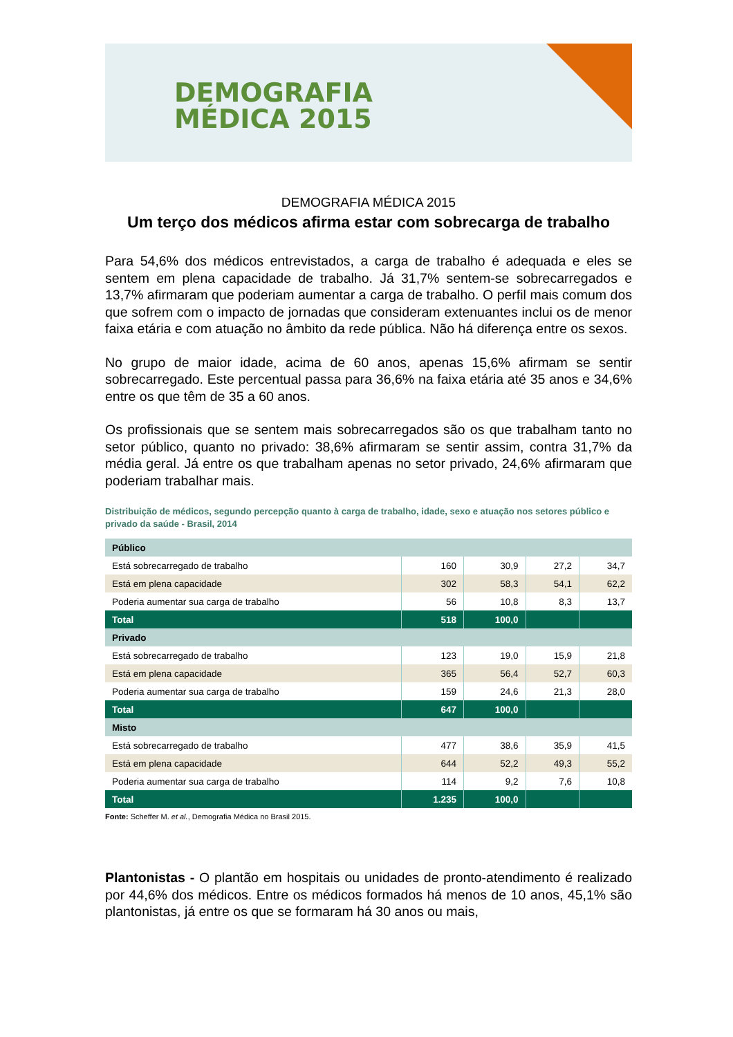DEMOGRAFIA
MÉDICA 2015
DEMOGRAFIA MÉDICA 2015
Um terço dos médicos afirma estar com sobrecarga de trabalho
Para 54,6% dos médicos entrevistados, a carga de trabalho é adequada e eles se sentem em plena capacidade de trabalho. Já 31,7% sentem-se sobrecarregados e 13,7% afirmaram que poderiam aumentar a carga de trabalho. O perfil mais comum dos que sofrem com o impacto de jornadas que consideram extenuantes inclui os de menor faixa etária e com atuação no âmbito da rede pública. Não há diferença entre os sexos.
No grupo de maior idade, acima de 60 anos, apenas 15,6% afirmam se sentir sobrecarregado. Este percentual passa para 36,6% na faixa etária até 35 anos e 34,6% entre os que têm de 35 a 60 anos.
Os profissionais que se sentem mais sobrecarregados são os que trabalham tanto no setor público, quanto no privado: 38,6% afirmaram se sentir assim, contra 31,7% da média geral. Já entre os que trabalham apenas no setor privado, 24,6% afirmaram que poderiam trabalhar mais.
Distribuição de médicos, segundo percepção quanto à carga de trabalho, idade, sexo e atuação nos setores público e privado da saúde - Brasil, 2014
| Público | | | | |
| Está sobrecarregado de trabalho | 160 | 30,9 | 27,2 | 34,7 |
| Está em plena capacidade | 302 | 58,3 | 54,1 | 62,2 |
| Poderia aumentar sua carga de trabalho | 56 | 10,8 | 8,3 | 13,7 |
| Total | 518 | 100,0 | | |
| Privado | | | | |
| Está sobrecarregado de trabalho | 123 | 19,0 | 15,9 | 21,8 |
| Está em plena capacidade | 365 | 56,4 | 52,7 | 60,3 |
| Poderia aumentar sua carga de trabalho | 159 | 24,6 | 21,3 | 28,0 |
| Total | 647 | 100,0 | | |
| Misto | | | | |
| Está sobrecarregado de trabalho | 477 | 38,6 | 35,9 | 41,5 |
| Está em plena capacidade | 644 | 52,2 | 49,3 | 55,2 |
| Poderia aumentar sua carga de trabalho | 114 | 9,2 | 7,6 | 10,8 |
| Total | 1.235 | 100,0 | | |
Fonte: Scheffer M. et al., Demografia Médica no Brasil 2015.
Plantonistas - O plantão em hospitais ou unidades de pronto-atendimento é realizado por 44,6% dos médicos. Entre os médicos formados há menos de 10 anos, 45,1% são plantonistas, já entre os que se formaram há 30 anos ou mais,